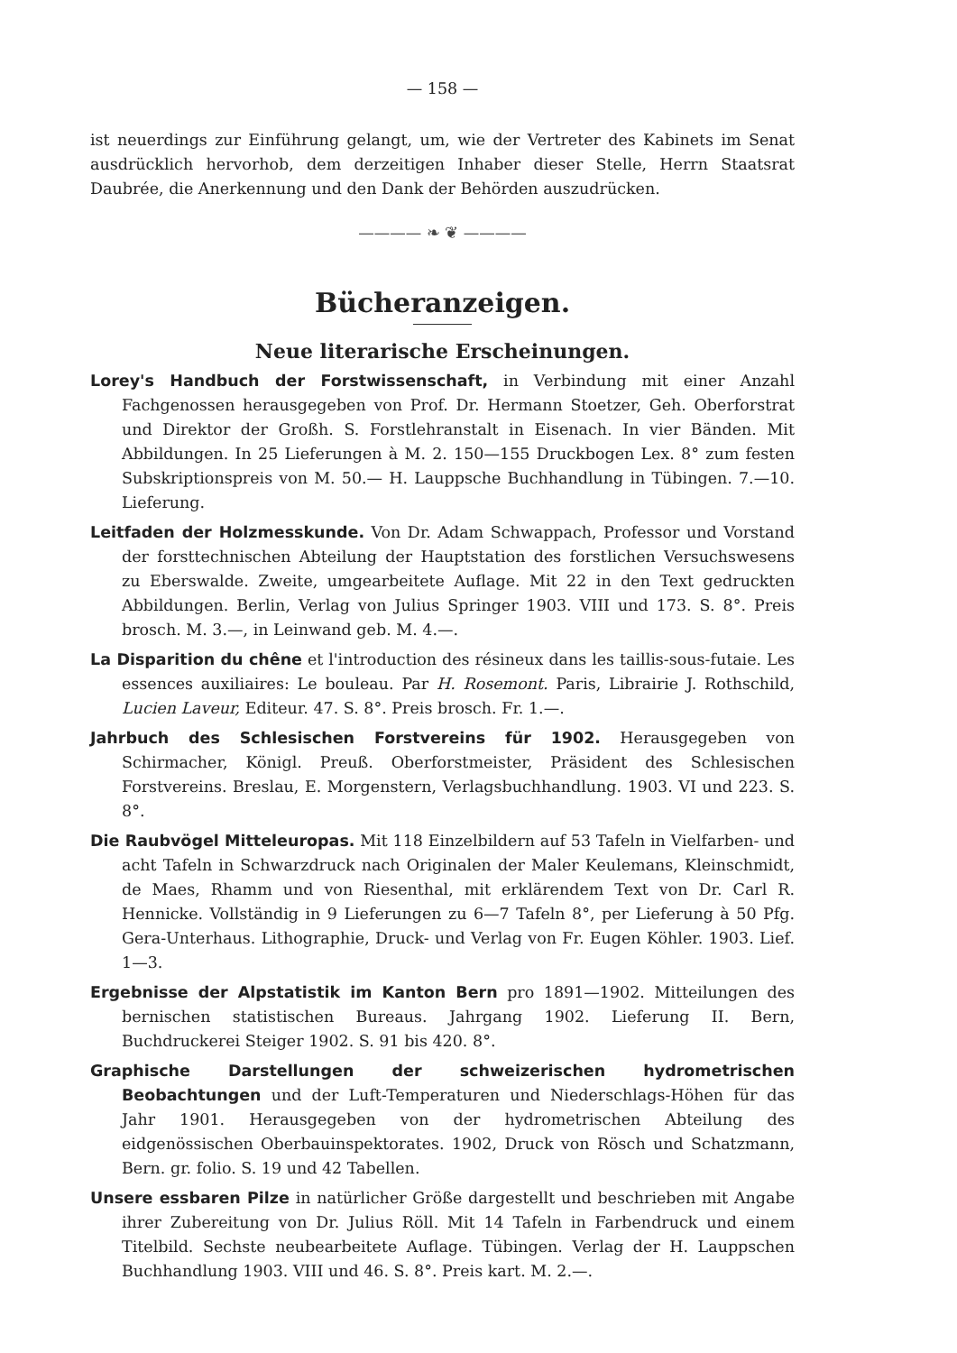— 158 —
ist neuerdings zur Einführung gelangt, um, wie der Vertreter des Kabinets im Senat ausdrücklich hervorhob, dem derzeitigen Inhaber dieser Stelle, Herrn Staatsrat Daubrée, die Anerkennung und den Dank der Behörden auszudrücken.
———— ❧ ❦ ————
Bücheranzeigen.
Neue literarische Erscheinungen.
Lorey's Handbuch der Forstwissenschaft, in Verbindung mit einer Anzahl Fachgenossen herausgegeben von Prof. Dr. Hermann Stoetzer, Geh. Oberforstrat und Direktor der Großh. S. Forstlehranstalt in Eisenach. In vier Bänden. Mit Abbildungen. In 25 Lieferungen à M. 2. 150—155 Druckbogen Lex. 8° zum festen Subskriptionspreis von M. 50.— H. Lauppsche Buchhandlung in Tübingen. 7.—10. Lieferung.
Leitfaden der Holzmesskunde. Von Dr. Adam Schwappach, Professor und Vorstand der forsttechnischen Abteilung der Hauptstation des forstlichen Versuchswesens zu Eberswalde. Zweite, umgearbeitete Auflage. Mit 22 in den Text gedruckten Abbildungen. Berlin, Verlag von Julius Springer 1903. VIII und 173. S. 8°. Preis brosch. M. 3.—, in Leinwand geb. M. 4.—.
La Disparition du chêne et l'introduction des résineux dans les taillis-sous-futaie. Les essences auxiliaires: Le bouleau. Par H. Rosemont. Paris, Librairie J. Rothschild, Lucien Laveur, Editeur. 47. S. 8°. Preis brosch. Fr. 1.—.
Jahrbuch des Schlesischen Forstvereins für 1902. Herausgegeben von Schirmacher, Königl. Preuß. Oberforstmeister, Präsident des Schlesischen Forstvereins. Breslau, E. Morgenstern, Verlagsbuchhandlung. 1903. VI und 223. S. 8°.
Die Raubvögel Mitteleuropas. Mit 118 Einzelbildern auf 53 Tafeln in Vielfarben- und acht Tafeln in Schwarzdruck nach Originalen der Maler Keulemans, Kleinschmidt, de Maes, Rhamm und von Riesenthal, mit erklärendem Text von Dr. Carl R. Hennicke. Vollständig in 9 Lieferungen zu 6—7 Tafeln 8°, per Lieferung à 50 Pfg. Gera-Unterhaus. Lithographie, Druck- und Verlag von Fr. Eugen Köhler. 1903. Lief. 1—3.
Ergebnisse der Alpstatistik im Kanton Bern pro 1891—1902. Mitteilungen des bernischen statistischen Bureaus. Jahrgang 1902. Lieferung II. Bern, Buchdruckerei Steiger 1902. S. 91 bis 420. 8°.
Graphische Darstellungen der schweizerischen hydrometrischen Beobachtungen und der Luft-Temperaturen und Niederschlags-Höhen für das Jahr 1901. Herausgegeben von der hydrometrischen Abteilung des eidgenössischen Oberbauinspektorates. 1902, Druck von Rösch und Schatzmann, Bern. gr. folio. S. 19 und 42 Tabellen.
Unsere essbaren Pilze in natürlicher Größe dargestellt und beschrieben mit Angabe ihrer Zubereitung von Dr. Julius Röll. Mit 14 Tafeln in Farbendruck und einem Titelbild. Sechste neubearbeitete Auflage. Tübingen. Verlag der H. Lauppschen Buchhandlung 1903. VIII und 46. S. 8°. Preis kart. M. 2.—.